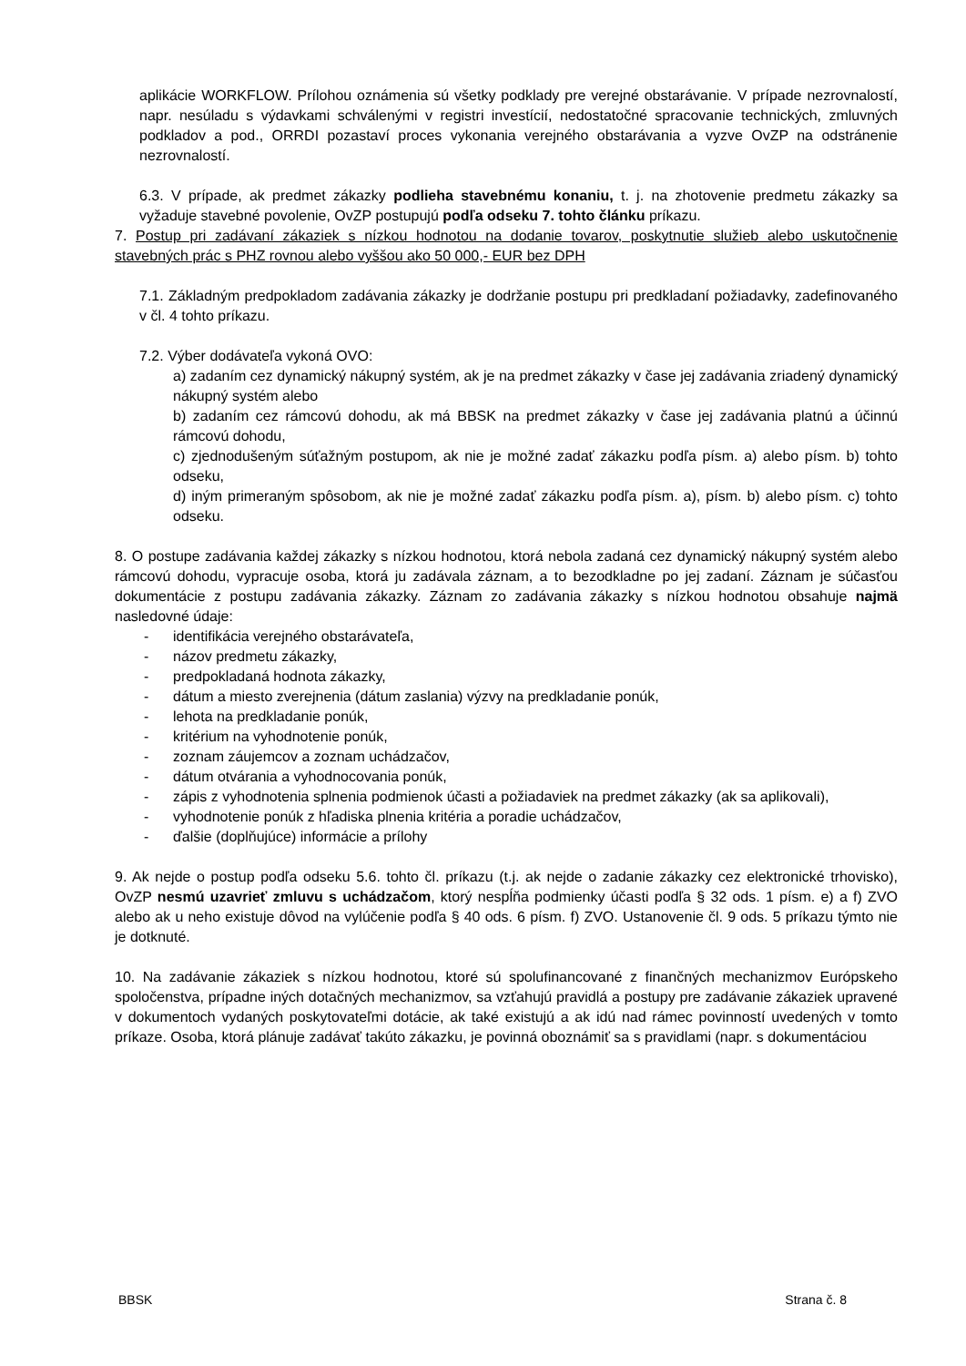aplikácie WORKFLOW. Prílohou oznámenia sú všetky podklady pre verejné obstarávanie. V prípade nezrovnalostí, napr. nesúladu s výdavkami schválenými v registri investícií, nedostatočné spracovanie technických, zmluvných podkladov a pod., ORRDI pozastaví proces vykonania verejného obstarávania a vyzve OvZP na odstránenie nezrovnalostí.
6.3. V prípade, ak predmet zákazky podlieha stavebnému konaniu, t. j. na zhotovenie predmetu zákazky sa vyžaduje stavebné povolenie, OvZP postupujú podľa odseku 7. tohto článku príkazu.
7. Postup pri zadávaní zákaziek s nízkou hodnotou na dodanie tovarov, poskytnutie služieb alebo uskutočnenie stavebných prác s PHZ rovnou alebo vyššou ako 50 000,- EUR bez DPH
7.1. Základným predpokladom zadávania zákazky je dodržanie postupu pri predkladaní požiadavky, zadefinovaného v čl. 4 tohto príkazu.
7.2. Výber dodávateľa vykoná OVO:
a) zadaním cez dynamický nákupný systém, ak je na predmet zákazky v čase jej zadávania zriadený dynamický nákupný systém alebo
b) zadaním cez rámcovú dohodu, ak má BBSK na predmet zákazky v čase jej zadávania platnú a účinnú rámcovú dohodu,
c) zjednodušeným súťažným postupom, ak nie je možné zadať zákazku podľa písm. a) alebo písm. b) tohto odseku,
d) iným primeraným spôsobom, ak nie je možné zadať zákazku podľa písm. a), písm. b) alebo písm. c) tohto odseku.
8. O postupe zadávania každej zákazky s nízkou hodnotou, ktorá nebola zadaná cez dynamický nákupný systém alebo rámcovú dohodu, vypracuje osoba, ktorá ju zadávala záznam, a to bezodkladne po jej zadaní. Záznam je súčasťou dokumentácie z postupu zadávania zákazky. Záznam zo zadávania zákazky s nízkou hodnotou obsahuje najmä nasledovné údaje:
- identifikácia verejného obstarávateľa,
- názov predmetu zákazky,
- predpokladaná hodnota zákazky,
- dátum a miesto zverejnenia (dátum zaslania) výzvy na predkladanie ponúk,
- lehota na predkladanie ponúk,
- kritérium na vyhodnotenie ponúk,
- zoznam záujemcov a zoznam uchádzačov,
- dátum otvárania a vyhodnocovania ponúk,
- zápis z vyhodnotenia splnenia podmienok účasti a požiadaviek na predmet zákazky (ak sa aplikovali),
- vyhodnotenie ponúk z hľadiska plnenia kritéria a poradie uchádzačov,
- ďalšie (doplňujúce) informácie a prílohy
9. Ak nejde o postup podľa odseku 5.6. tohto čl. príkazu (t.j. ak nejde o zadanie zákazky cez elektronické trhovisko), OvZP nesmú uzavrieť zmluvu s uchádzačom, ktorý nespĺňa podmienky účasti podľa § 32 ods. 1 písm. e) a f) ZVO alebo ak u neho existuje dôvod na vylúčenie podľa § 40 ods. 6 písm. f) ZVO. Ustanovenie čl. 9 ods. 5 príkazu týmto nie je dotknuté.
10. Na zadávanie zákaziek s nízkou hodnotou, ktoré sú spolufinancované z finančných mechanizmov Európskeho spoločenstva, prípadne iných dotačných mechanizmov, sa vzťahujú pravidlá a postupy pre zadávanie zákaziek upravené v dokumentoch vydaných poskytovateľmi dotácie, ak také existujú a ak idú nad rámec povinností uvedených v tomto príkaze. Osoba, ktorá plánuje zadávať takúto zákazku, je povinná oboznámiť sa s pravidlami (napr. s dokumentáciou
BBSK Strana č. 8